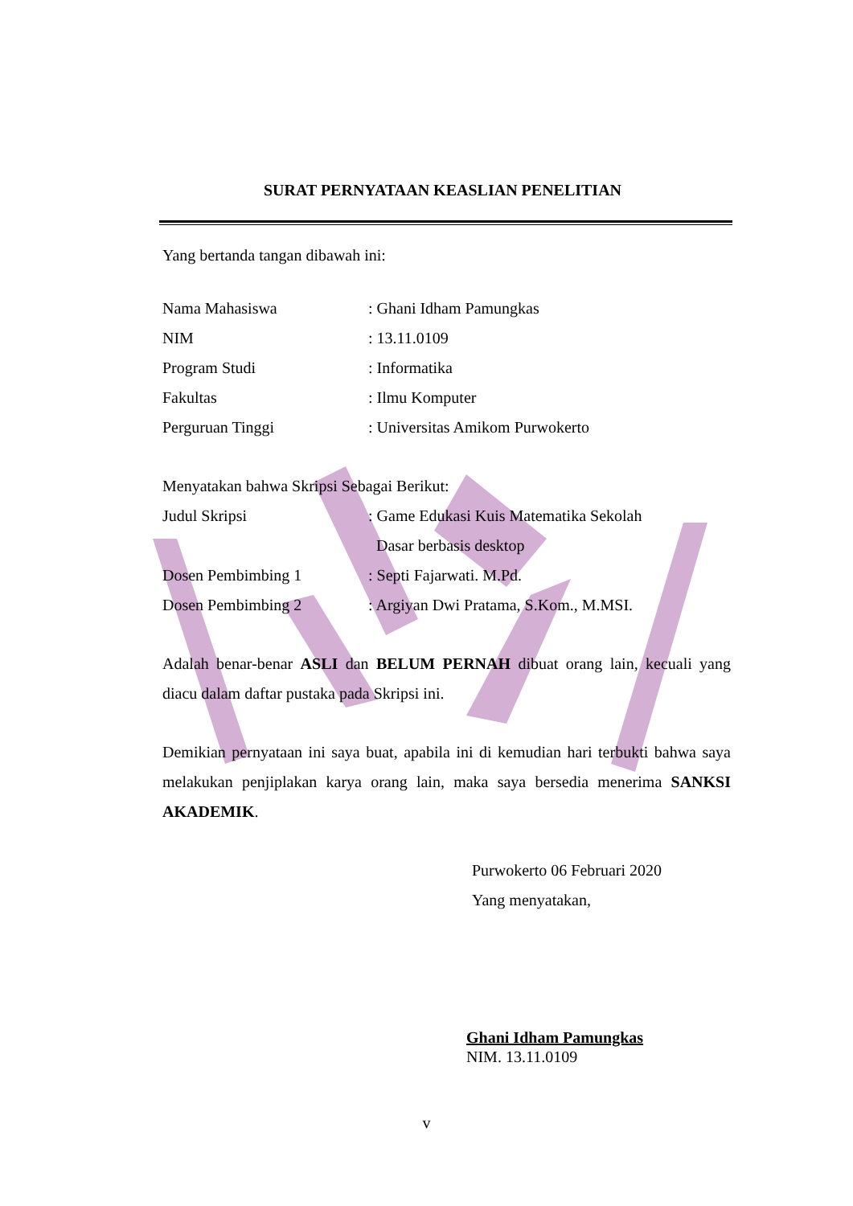SURAT PERNYATAAN KEASLIAN PENELITIAN
Yang bertanda tangan dibawah ini:
Nama Mahasiswa : Ghani Idham Pamungkas
NIM : 13.11.0109
Program Studi : Informatika
Fakultas : Ilmu Komputer
Perguruan Tinggi : Universitas Amikom Purwokerto
Menyatakan bahwa Skripsi Sebagai Berikut:
Judul Skripsi : Game Edukasi Kuis Matematika Sekolah
Dasar berbasis desktop
Dosen Pembimbing 1 : Septi Fajarwati. M.Pd.
Dosen Pembimbing 2 : Argiyan Dwi Pratama, S.Kom., M.MSI.
Adalah benar-benar ASLI dan BELUM PERNAH dibuat orang lain, kecuali yang diacu dalam daftar pustaka pada Skripsi ini.
Demikian pernyataan ini saya buat, apabila ini di kemudian hari terbukti bahwa saya melakukan penjiplakan karya orang lain, maka saya bersedia menerima SANKSI AKADEMIK.
Purwokerto 06 Februari 2020
Yang menyatakan,
Ghani Idham Pamungkas
NIM. 13.11.0109
v